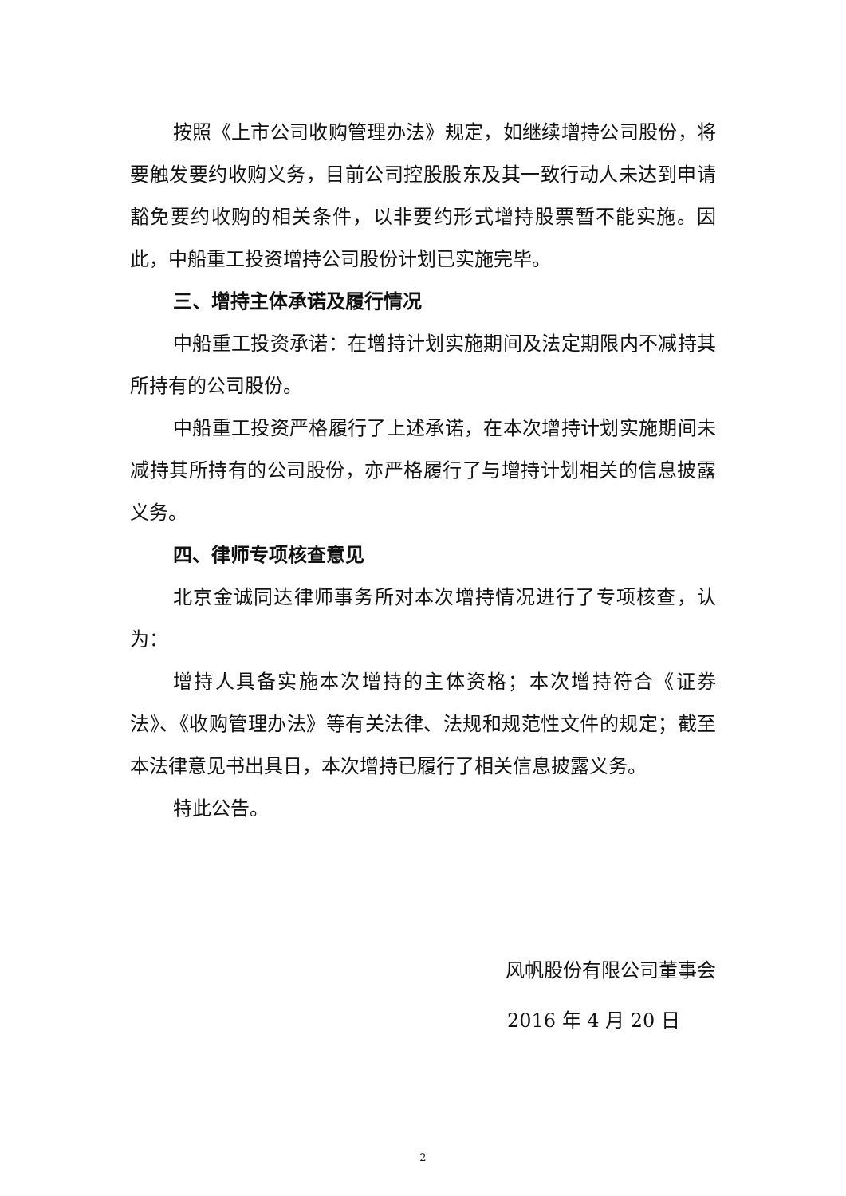按照《上市公司收购管理办法》规定，如继续增持公司股份，将要触发要约收购义务，目前公司控股股东及其一致行动人未达到申请豁免要约收购的相关条件，以非要约形式增持股票暂不能实施。因此，中船重工投资增持公司股份计划已实施完毕。
三、增持主体承诺及履行情况
中船重工投资承诺：在增持计划实施期间及法定期限内不减持其所持有的公司股份。
中船重工投资严格履行了上述承诺，在本次增持计划实施期间未减持其所持有的公司股份，亦严格履行了与增持计划相关的信息披露义务。
四、律师专项核查意见
北京金诚同达律师事务所对本次增持情况进行了专项核查，认为：
增持人具备实施本次增持的主体资格；本次增持符合《证券法》、《收购管理办法》等有关法律、法规和规范性文件的规定；截至本法律意见书出具日，本次增持已履行了相关信息披露义务。
特此公告。
风帆股份有限公司董事会
2016 年 4 月 20 日
2